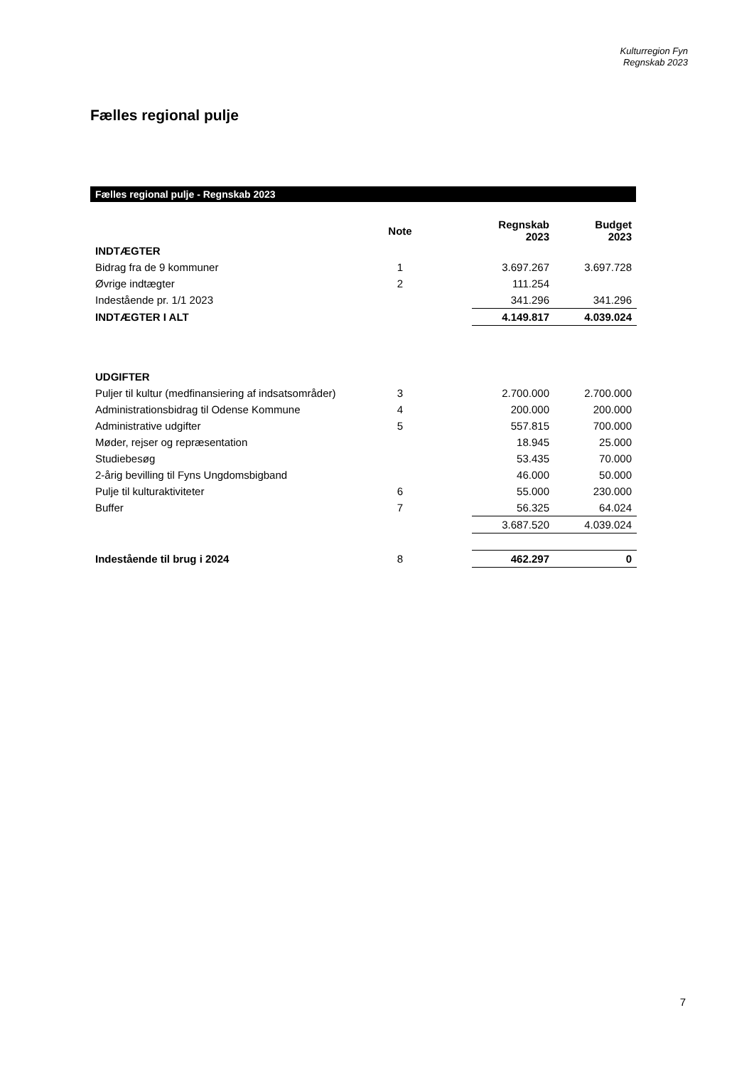Kulturregion Fyn
Regnskab 2023
Fælles regional pulje
Fælles regional pulje - Regnskab 2023
| | Note | | Regnskab 2023 | Budget 2023 |
| --- | --- | --- | --- | --- |
| INDTÆGTER | | | | |
| Bidrag fra de 9 kommuner | 1 | | 3.697.267 | 3.697.728 |
| Øvrige indtægter | 2 | | 111.254 | |
| Indestående pr. 1/1 2023 | | | 341.296 | 341.296 |
| INDTÆGTER I ALT | | | 4.149.817 | 4.039.024 |
| UDGIFTER | | | | |
| Puljer til kultur (medfinansiering af indsatsområder) | 3 | | 2.700.000 | 2.700.000 |
| Administrationsbidrag til Odense Kommune | 4 | | 200.000 | 200.000 |
| Administrative udgifter | 5 | | 557.815 | 700.000 |
| Møder, rejser og repræsentation | | | 18.945 | 25.000 |
| Studiebesøg | | | 53.435 | 70.000 |
| 2-årig bevilling til Fyns Ungdomsbigband | | | 46.000 | 50.000 |
| Pulje til kulturaktiviteter | 6 | | 55.000 | 230.000 |
| Buffer | 7 | | 56.325 | 64.024 |
| | | | 3.687.520 | 4.039.024 |
| Indestående til brug i 2024 | 8 | | 462.297 | 0 |
7